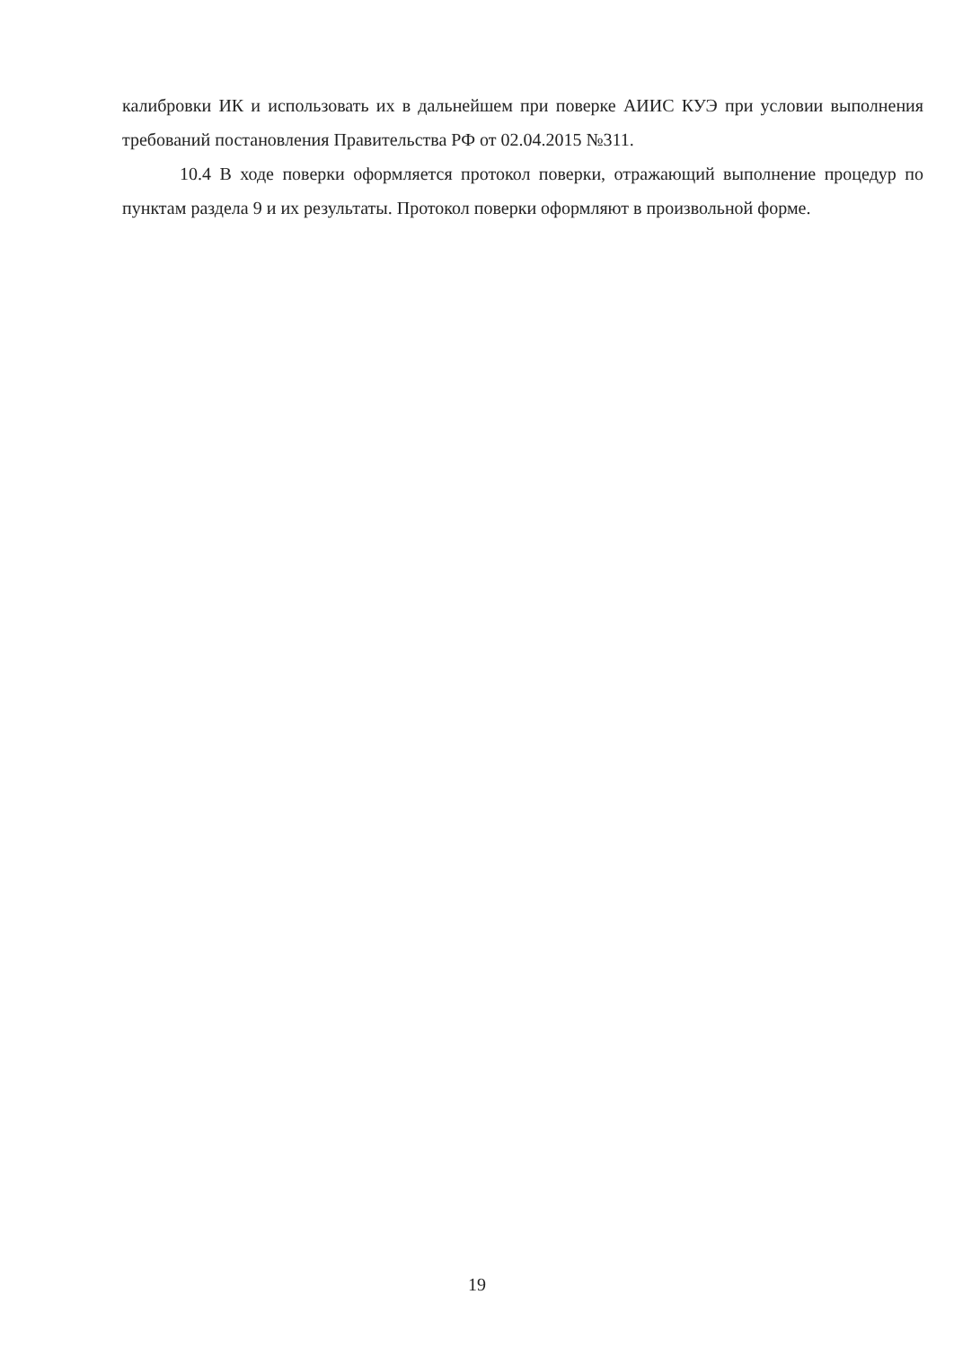калибровки ИК и использовать их в дальнейшем при поверке АИИС КУЭ при условии выполнения требований постановления Правительства РФ от 02.04.2015 №311.
10.4 В ходе поверки оформляется протокол поверки, отражающий выполнение процедур по пунктам раздела 9 и их результаты. Протокол поверки оформляют в произвольной форме.
19